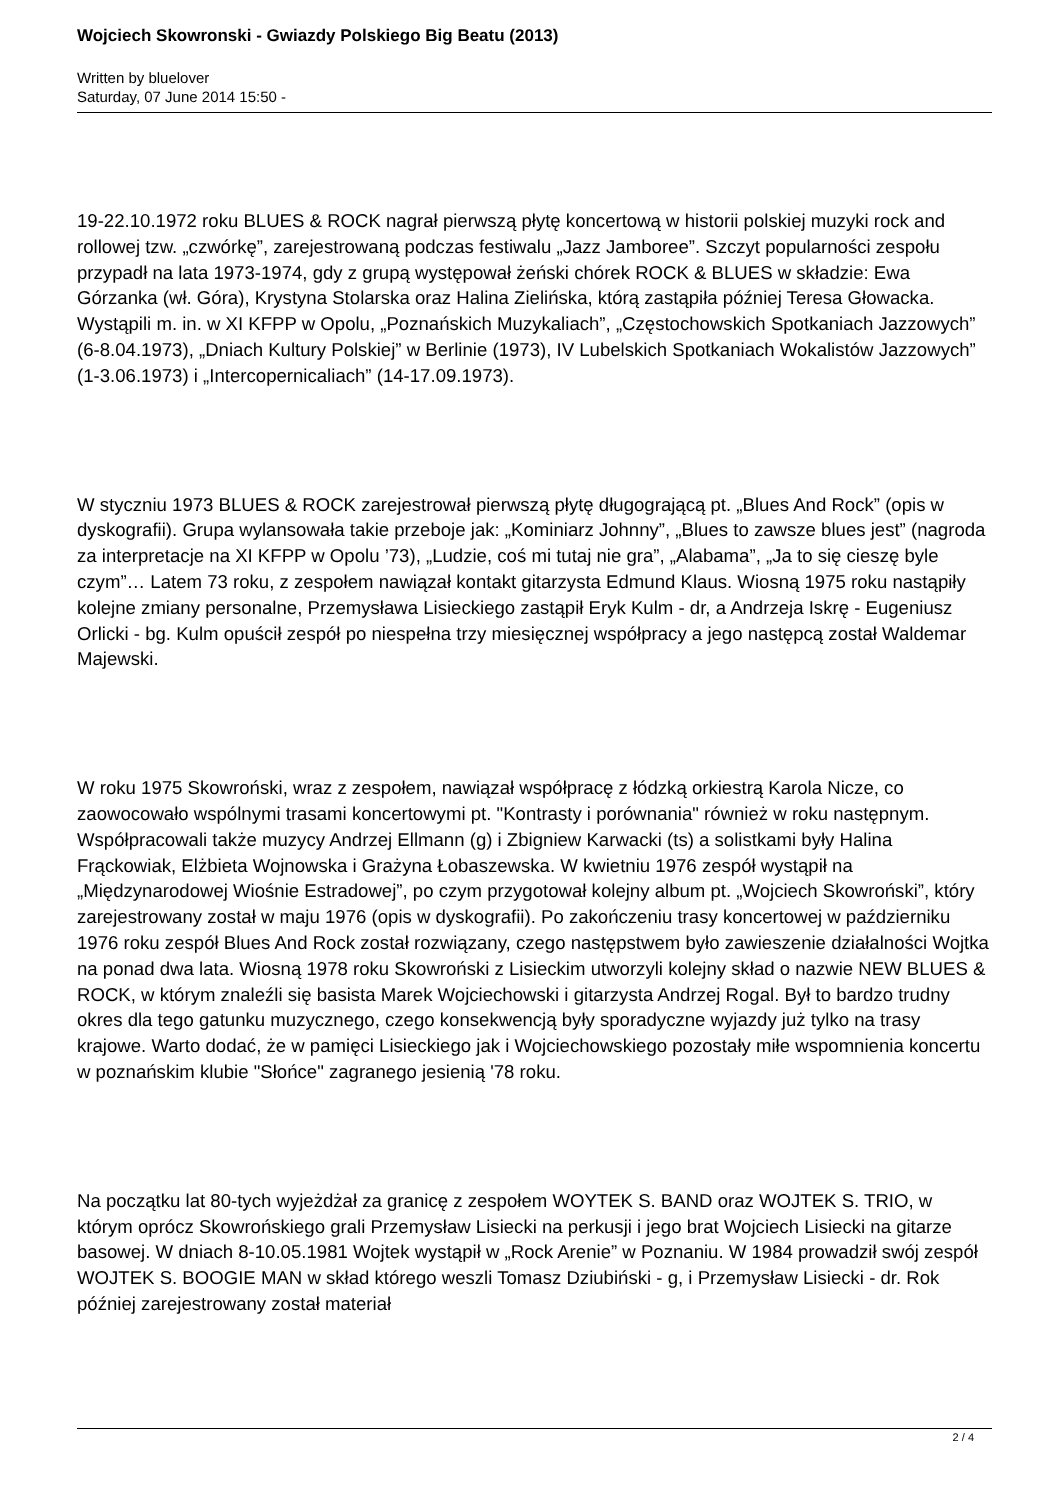Wojciech Skowronski - Gwiazdy Polskiego Big Beatu (2013)
Written by bluelover
Saturday, 07 June 2014 15:50 -
19-22.10.1972 roku BLUES & ROCK nagrał pierwszą płytę koncertową w historii polskiej muzyki rock and rollowej tzw. „czwórkę”, zarejestrowaną podczas festiwalu „Jazz Jamboree”. Szczyt popularności zespołu przypadł na lata 1973-1974, gdy z grupą występował żeński chórek ROCK & BLUES w składzie: Ewa Górzanka (wł. Góra), Krystyna Stolarska oraz Halina Zielińska, którą zastąpiła później Teresa Głowacka. Wystąpili m. in. w XI KFPP w Opolu, „Poznańskich Muzykaliach”, „Częstochowskich Spotkaniach Jazzowych” (6-8.04.1973), „Dniach Kultury Polskiej” w Berlinie (1973), IV Lubelskich Spotkaniach Wokalistów Jazzowych” (1-3.06.1973) i „Intercopernicaliach” (14-17.09.1973).
W styczniu 1973 BLUES & ROCK zarejestrował pierwszą płytę długogrającą pt. „Blues And Rock” (opis w dyskografii). Grupa wylansowała takie przeboje jak: „Kominiarz Johnny”, „Blues to zawsze blues jest” (nagroda za interpretacje na XI KFPP w Opolu ’73), „Ludzie, coś mi tutaj nie gra”, „Alabama”, „Ja to się cieszę byle czym”… Latem 73 roku, z zespołem nawiązał kontakt gitarzysta Edmund Klaus. Wiosną 1975 roku nastąpiły kolejne zmiany personalne, Przemysława Lisieckiego zastąpił Eryk Kulm - dr, a Andrzeja Iskrę - Eugeniusz Orlicki - bg. Kulm opuścił zespół po niespełna trzy miesięcznej współpracy a jego następcą został Waldemar Majewski.
W roku 1975 Skowroński, wraz z zespołem, nawiązał współpracę z łódzką orkiestrą Karola Nicze, co zaowocowało wspólnymi trasami koncertowymi pt. "Kontrasty i porównania" również w roku następnym. Współpracowali także muzycy Andrzej Ellmann (g) i Zbigniew Karwacki (ts) a solistkami były Halina Frąckowiak, Elżbieta Wojnowska i Grażyna Łobaszewska. W kwietniu 1976 zespół wystąpił na „Międzynarodowej Wiośnie Estradowej”, po czym przygotował kolejny album pt. „Wojciech Skowroński”, który zarejestrowany został w maju 1976 (opis w dyskografii). Po zakończeniu trasy koncertowej w październiku 1976 roku zespół Blues And Rock został rozwiązany, czego następstwem było zawieszenie działalności Wojtka na ponad dwa lata. Wiosną 1978 roku Skowroński z Lisieckim utworzyli kolejny skład o nazwie NEW BLUES & ROCK, w którym znaleźli się basista Marek Wojciechowski i gitarzysta Andrzej Rogal. Był to bardzo trudny okres dla tego gatunku muzycznego, czego konsekwencją były sporadyczne wyjazdy już tylko na trasy krajowe. Warto dodać, że w pamięci Lisieckiego jak i Wojciechowskiego pozostały miłe wspomnienia koncertu w poznańskim klubie "Słońce" zagranego jesienią '78 roku.
Na początku lat 80-tych wyjeżdżał za granicę z zespołem WOYTEK S. BAND oraz WOJTEK S. TRIO, w którym oprócz Skowrońskiego grali Przemysław Lisiecki na perkusji i jego brat Wojciech Lisiecki na gitarze basowej. W dniach 8-10.05.1981 Wojtek wystąpił w „Rock Arenie” w Poznaniu. W 1984 prowadził swój zespół WOJTEK S. BOOGIE MAN w skład którego weszli Tomasz Dziubiński - g, i Przemysław Lisiecki - dr. Rok później zarejestrowany został materiał
2 / 4